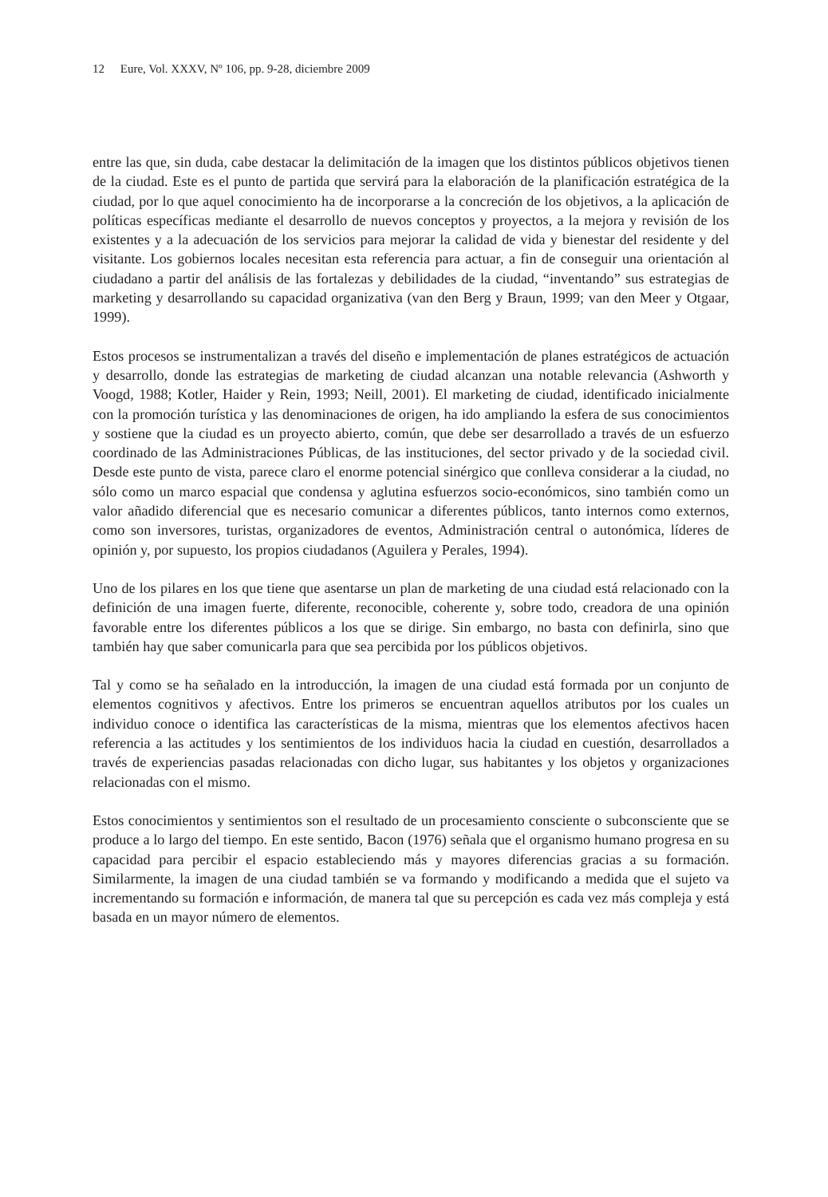12 Eure, Vol. XXXV, Nº 106, pp. 9-28, diciembre 2009
entre las que, sin duda, cabe destacar la delimitación de la imagen que los distintos públicos objetivos tienen de la ciudad. Este es el punto de partida que servirá para la elaboración de la planificación estratégica de la ciudad, por lo que aquel conocimiento ha de incorporarse a la concreción de los objetivos, a la aplicación de políticas específicas mediante el desarrollo de nuevos conceptos y proyectos, a la mejora y revisión de los existentes y a la adecuación de los servicios para mejorar la calidad de vida y bienestar del residente y del visitante. Los gobiernos locales necesitan esta referencia para actuar, a fin de conseguir una orientación al ciudadano a partir del análisis de las fortalezas y debilidades de la ciudad, “inventando” sus estrategias de marketing y desarrollando su capacidad organizativa (van den Berg y Braun, 1999; van den Meer y Otgaar, 1999).
Estos procesos se instrumentalizan a través del diseño e implementación de planes estratégicos de actuación y desarrollo, donde las estrategias de marketing de ciudad alcanzan una notable relevancia (Ashworth y Voogd, 1988; Kotler, Haider y Rein, 1993; Neill, 2001). El marketing de ciudad, identificado inicialmente con la promoción turística y las denominaciones de origen, ha ido ampliando la esfera de sus conocimientos y sostiene que la ciudad es un proyecto abierto, común, que debe ser desarrollado a través de un esfuerzo coordinado de las Administraciones Públicas, de las instituciones, del sector privado y de la sociedad civil. Desde este punto de vista, parece claro el enorme potencial sinérgico que conlleva considerar a la ciudad, no sólo como un marco espacial que condensa y aglutina esfuerzos socio-económicos, sino también como un valor añadido diferencial que es necesario comunicar a diferentes públicos, tanto internos como externos, como son inversores, turistas, organizadores de eventos, Administración central o autonómica, líderes de opinión y, por supuesto, los propios ciudadanos (Aguilera y Perales, 1994).
Uno de los pilares en los que tiene que asentarse un plan de marketing de una ciudad está relacionado con la definición de una imagen fuerte, diferente, reconocible, coherente y, sobre todo, creadora de una opinión favorable entre los diferentes públicos a los que se dirige. Sin embargo, no basta con definirla, sino que también hay que saber comunicarla para que sea percibida por los públicos objetivos.
Tal y como se ha señalado en la introducción, la imagen de una ciudad está formada por un conjunto de elementos cognitivos y afectivos. Entre los primeros se encuentran aquellos atributos por los cuales un individuo conoce o identifica las características de la misma, mientras que los elementos afectivos hacen referencia a las actitudes y los sentimientos de los individuos hacia la ciudad en cuestión, desarrollados a través de experiencias pasadas relacionadas con dicho lugar, sus habitantes y los objetos y organizaciones relacionadas con el mismo.
Estos conocimientos y sentimientos son el resultado de un procesamiento consciente o subconsciente que se produce a lo largo del tiempo. En este sentido, Bacon (1976) señala que el organismo humano progresa en su capacidad para percibir el espacio estableciendo más y mayores diferencias gracias a su formación. Similarmente, la imagen de una ciudad también se va formando y modificando a medida que el sujeto va incrementando su formación e información, de manera tal que su percepción es cada vez más compleja y está basada en un mayor número de elementos.